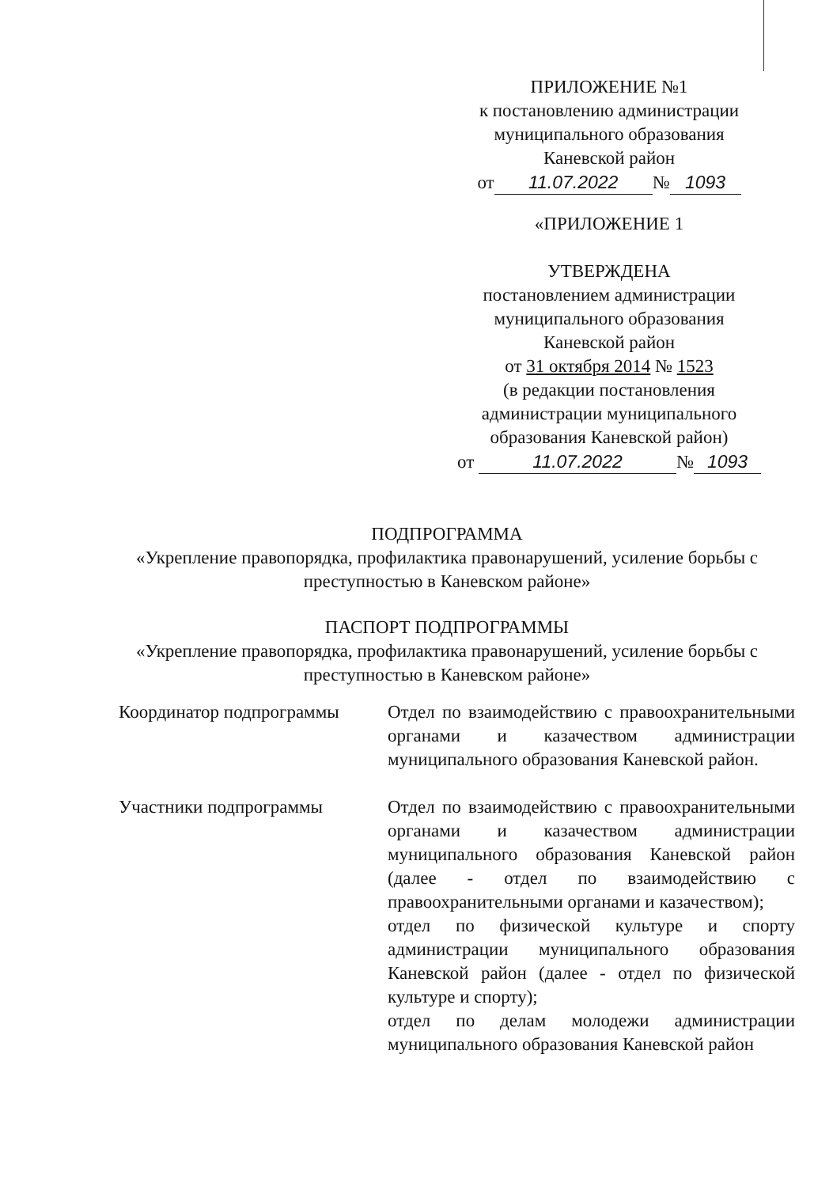ПРИЛОЖЕНИЕ №1
к постановлению администрации
муниципального образования
Каневской район
от 11.07.2022 № 1093
«ПРИЛОЖЕНИЕ 1
УТВЕРЖДЕНА
постановлением администрации
муниципального образования
Каневской район
от 31 октября 2014 № 1523
(в редакции постановления
администрации муниципального
образования Каневской район)
от 11.07.2022 № 1093
ПОДПРОГРАММА
«Укрепление правопорядка, профилактика правонарушений, усиление борьбы с преступностью в Каневском районе»
ПАСПОРТ ПОДПРОГРАММЫ
«Укрепление правопорядка, профилактика правонарушений, усиление борьбы с преступностью в Каневском районе»
| Координатор подпрограммы | Отдел по взаимодействию с правоохранительными органами и казачеством администрации муниципального образования Каневской район. |
| Участники подпрограммы | Отдел по взаимодействию с правоохранительными органами и казачеством администрации муниципального образования Каневской район (далее - отдел по взаимодействию с правоохранительными органами и казачеством); отдел по физической культуре и спорту администрации муниципального образования Каневской район (далее - отдел по физической культуре и спорту); отдел по делам молодежи администрации муниципального образования Каневской район |